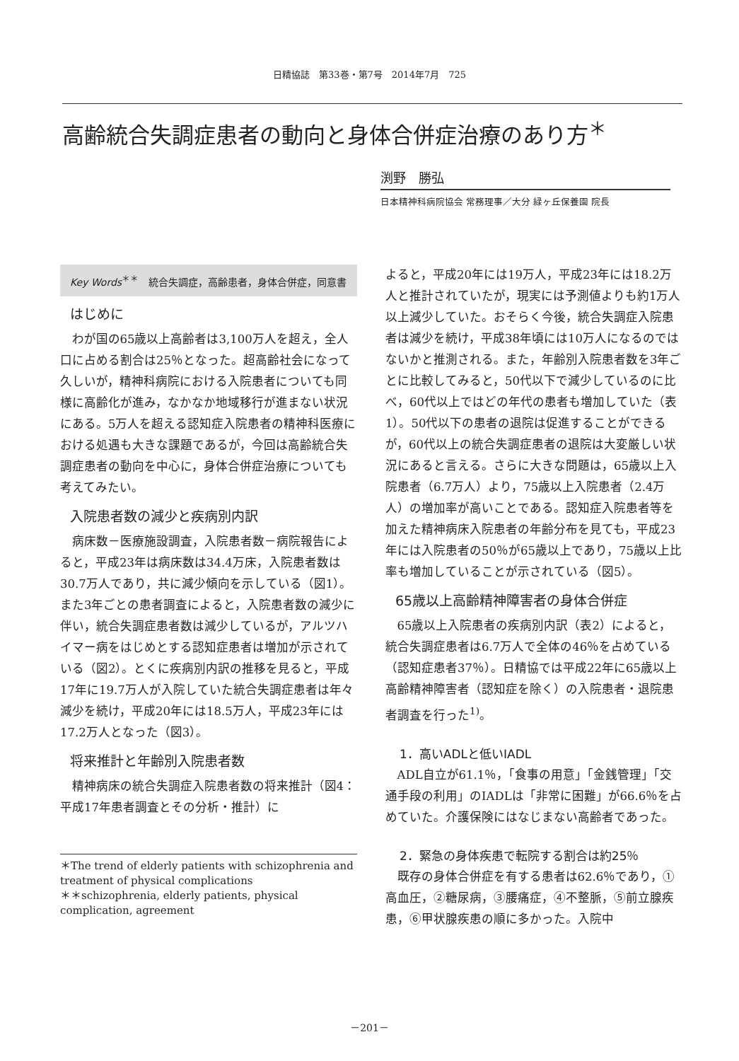日精協誌　第33巻・第7号　2014年7月　725
高齢統合失調症患者の動向と身体合併症治療のあり方<sup>＊</sup>
渕野　勝弘
日本精神科病院協会 常務理事／大分 緑ヶ丘保養園 院長
Key Words<sup>＊＊</sup>　統合失調症，高齢患者，身体合併症，同意書
はじめに
わが国の65歳以上高齢者は3,100万人を超え，全人口に占める割合は25％となった。超高齢社会になって久しいが，精神科病院における入院患者についても同様に高齢化が進み，なかなか地域移行が進まない状況にある。5万人を超える認知症入院患者の精神科医療における処遇も大きな課題であるが，今回は高齢統合失調症患者の動向を中心に，身体合併症治療についても考えてみたい。
入院患者数の減少と疾病別内訳
病床数－医療施設調査，入院患者数－病院報告によると，平成23年は病床数は34.4万床，入院患者数は30.7万人であり，共に減少傾向を示している（図1）。また3年ごとの患者調査によると，入院患者数の減少に伴い，統合失調症患者数は減少しているが，アルツハイマー病をはじめとする認知症患者は増加が示されている（図2）。とくに疾病別内訳の推移を見ると，平成17年に19.7万人が入院していた統合失調症患者は年々減少を続け，平成20年には18.5万人，平成23年には17.2万人となった（図3）。
将来推計と年齢別入院患者数
精神病床の統合失調症入院患者数の将来推計（図4：平成17年患者調査とその分析・推計）に
＊The trend of elderly patients with schizophrenia and treatment of physical complications
＊＊schizophrenia, elderly patients, physical complication, agreement
よると，平成20年には19万人，平成23年には18.2万人と推計されていたが，現実には予測値よりも約1万人以上減少していた。おそらく今後，統合失調症入院患者は減少を続け，平成38年頃には10万人になるのではないかと推測される。また，年齢別入院患者数を3年ごとに比較してみると，50代以下で減少しているのに比べ，60代以上ではどの年代の患者も増加していた（表1）。50代以下の患者の退院は促進することができるが，60代以上の統合失調症患者の退院は大変厳しい状況にあると言える。さらに大きな問題は，65歳以上入院患者（6.7万人）より，75歳以上入院患者（2.4万人）の増加率が高いことである。認知症入院患者等を加えた精神病床入院患者の年齢分布を見ても，平成23年には入院患者の50％が65歳以上であり，75歳以上比率も増加していることが示されている（図5）。
65歳以上高齢精神障害者の身体合併症
65歳以上入院患者の疾病別内訳（表2）によると，統合失調症患者は6.7万人で全体の46％を占めている（認知症患者37％）。日精協では平成22年に65歳以上高齢精神障害者（認知症を除く）の入院患者・退院患者調査を行った<sup>1)</sup>。
1．高いADLと低いIADL
ADL自立が61.1％，「食事の用意」「金銭管理」「交通手段の利用」のIADLは「非常に困難」が66.6％を占めていた。介護保険にはなじまない高齢者であった。
2．緊急の身体疾患で転院する割合は約25％
既存の身体合併症を有する患者は62.6％であり，①高血圧，②糖尿病，③腰痛症，④不整脈，⑤前立腺疾患，⑥甲状腺疾患の順に多かった。入院中
－201－